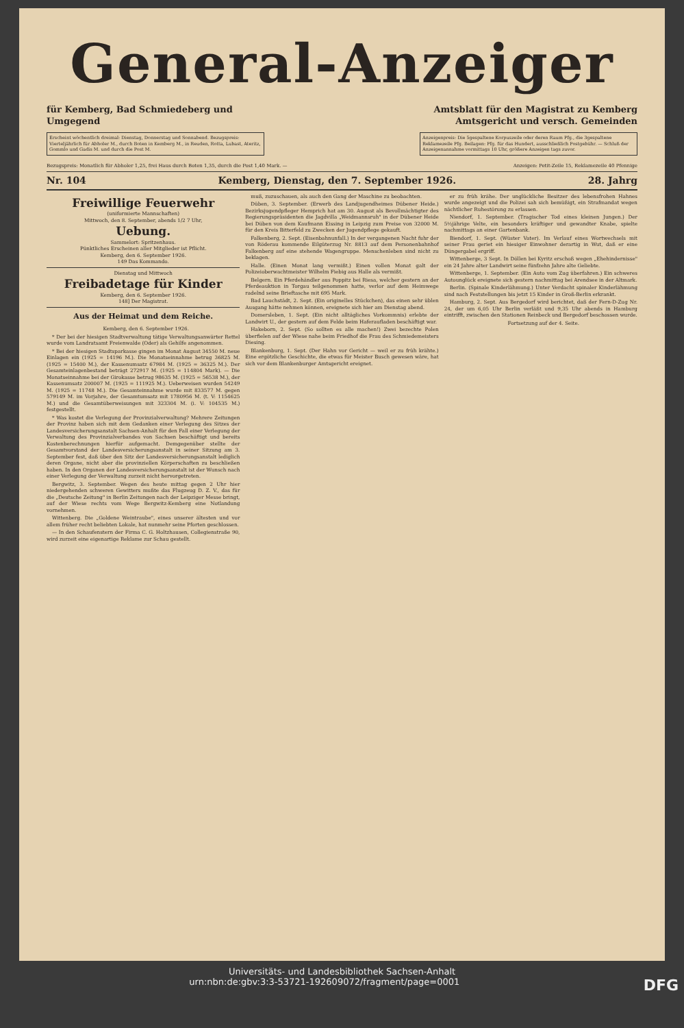General-Anzeiger
für Kemberg, Bad Schmiedeberg und
Umgegend
Amtsblatt für den Magistrat zu Kemberg
Amtsgericht und versch. Gemeinden
Erscheint wöchentlich dreimal: Dienstag, Donnerstag und Sonnabend. Bezugspreis: Vierteljährlich für Abholer M., durch Boten in Kemberg M., in Reuden, Rotta, Lubast, Ateritz, Gommlo und Gadis M. und durch die Post M.
Anzeigenpreis: Die 5gespaltene Korpuszeile oder deren Raum Pfg., die 3gespaltene Reklamezeile Pfg. Beilagen: Pfg. für das Hundert, ausschließlich Postgebühr. — Schluß der Anzeigenannahme vormittags 10 Uhr, größere Anzeigen tags zuvor.
Bezugspreis: Monatlich für Abholer 1,25, frei Haus durch Boten 1,35, durch die Post 1,40 Mark. — Anzeigen: Petit-Zeile 15, Reklamezeile 40 Pfennige
Nr. 104 Kemberg, Dienstag, den 7. September 1926. 28. Jahrg
Freiwillige Feuerwehr
(uniformierte Mannschaften)
Mittwoch, den 8. September, abends 1/2 7 Uhr,
Uebung.
Sammelort: Spritzenhaus.
Pünktliches Erscheinen aller Mitglieder ist Pflicht.
Kemberg, den 6. September 1926.
149 Das Kommando.
Dienstag und Mittwoch
Freibadetage für Kinder
Kemberg, den 6. September 1926.
148] Der Magistrat.
Aus der Heimat und dem Reiche.
Kemberg, den 6. September 1926.
* Der bei der hiesigen Stadtverwaltung tätige Verwaltungsanwärter Rettel wurde vom Landratsamt Freienwalde (Oder) als Gehilfe angenommen.
* Bei der hiesigen Stadtsparkasse gingen im Monat August 34550 M. neue Einlagen ein (1925 = 14196 M.). Die Monatseinnahme betrug 36825 M. (1925 = 15400 M.), der Kassenumsatz 67984 M. (1925 = 36325 M.). Der Gesamteinlagenbestand beträgt 272917 M. (1925 = 114804 Mark). — Die Monatseinnahme bei der Girokasse betrug 98635 M. (1925 = 56538 M.), der Kassenumsatz 200007 M. (1925 = 111925 M.). Ueberweisen wurden 54249 M. (1925 = 11748 M.). Die Gesamteinnahme wurde mit 833577 M. gegen 579149 M. im Vorjahre, der Gesamtumsatz mit 1780956 M. (t. V: 1154625 M.) und die Gesamtüberweisungen mit 323304 M. (i. V: 104535 M.) festgestellt.
* Was kostet die Verlegung der Provinzialverwaltung? Mehrere Zeitungen der Provinz haben sich mit dem Gedanken einer Verlegung des Sitzes der Landesversicherungsanstalt Sachsen-Anhalt für den Fall einer Verlegung der Verwaltung des Provinzialverbandes von Sachsen beschäftigt und bereits Kostenberechnungen hierfür aufgemacht. Demgegenüber stellte der Gesamtvorstand der Landesversicherungsanstalt in seiner Sitzung am 3. September fest, daß über den Sitz der Landesversicherungsanstalt lediglich deren Organe, nicht aber die provinziellen Körperschaften zu beschließen haben. In den Organen der Landesversicherungsanstalt ist der Wunsch nach einer Verlegung der Verwaltung zurzeit nicht hervorgetreten.
Bergwitz, 3. September. Wegen des heute mittag gegen 2 Uhr hier niedergehenden schweren Gewitters mußte das Flugzeug D. Z. V., das für die „Deutsche Zeitung" in Berlin Zeitungen nach der Leipziger Messe bringt, auf der Wiese rechts vom Wege Bergwitz-Kemberg eine Notlandung vornehmen.
Wittenberg. Die „Goldene Weintraube", eines unserer ältesten und vor allem früher recht beliebten Lokale, hat nunmehr seine Pforten geschlossen.
— In den Schaufenstern der Firma C. G. Holtzhausen, Collegienstraße 90, wird zurzeit eine eigenartige Reklame zur Schau gestellt.
muß, zuzuschauen, als auch den Gang der Maschine zu beobachten.
Düben, 3. September. (Erwerb des Landjugendheimes Dübener Heide.) Bezirksjugendpfleger Hemprich hat am 30. August als Bevollmächtigter des Regierungspräsidenten die Jagdvilla „Weidmannsruh" in der Dübener Heide bei Düben von dem Kaufmann Eissing in Leipzig zum Preise von 32000 M. für den Kreis Bitterfeld zu Zwecken der Jugendpflege gekauft.
Falkenberg, 2. Sept. (Eisenbahnunfall.) In der vergangenen Nacht fuhr der von Röderau kommende Eilgüterzug Nr. 8813 auf dem Personenbahnhof Falkenberg auf eine stehende Wagengruppe. Menschenleben sind nicht zu beklagen.
Halle. (Einen Monat lang vermißt.) Einen vollen Monat galt der Polizeioberwachtmeister Wilhelm Fiebig aus Halle als vermißt.
Belgern. Ein Pferdehändler aus Poppitz bei Riesa, welcher gestern an der Pferdeauktion in Torgau teilgenommen hatte, verlor auf dem Heimwege radelnd seine Brieftasche mit 695 Mark.
Bad Lauchstädt, 2. Sept. (Ein originelles Stückchen), das einen sehr üblen Ausgang hätte nehmen können, ereignete sich hier am Dienstag abend.
Domersleben, 1. Sept. (Ein nicht alltägliches Vorkommnis) erlebte der Landwirt U., der gestern auf dem Felde beim Haferaufladen beschäftigt war.
Hakeborn, 2. Sept. (So sollten es alle machen!) Zwei bezechte Polen überfielen auf der Wiese nahe beim Friedhof die Frau des Schmiedemeisters Diesing.
Blankenburg, 1. Sept. (Der Hahn vor Gericht — weil er zu früh krähte.) Eine ergötzliche Geschichte, die etwas für Meister Busch gewesen wäre, hat sich vor dem Blankenburger Amtsgericht ereignet.
er zu früh krähe. Der unglückliche Besitzer des lebensfrohen Hahnes wurde angezeigt und die Polizei sah sich bemüßigt, ein Strafmandat wegen nächtlicher Ruhestörung zu erlassen.
Niendorf, 1. September. (Tragischer Tod eines kleinen Jungen.) Der 5½jährige Velte, ein besonders kräftiger und gewandter Knabe, spielte nachmittags an einer Gartenbank.
Biendorf, 1. Sept. (Wüster Vater). Im Verlauf eines Wortwechsels mit seiner Frau geriet ein hiesiger Einwohner derartig in Wut, daß er eine Düngergabel ergriff.
Wittenberge, 3 Sept. In Döllen bei Kyritz erschoß wegen „Ehehindernisse" ein 24 Jahre alter Landwirt seine fünfzehn Jahre alte Geliebte.
Wittenberge, 1. September. (Ein Auto vom Zug überfahren.) Ein schweres Autounglück ereignete sich gestern nachmittag bei Arendsee in der Altmark.
Berlin. (Spinale Kinderlähmung.) Unter Verdacht spinaler Kinderlähmung sind nach Feststellungen bis jetzt 15 Kinder in Groß-Berlin erkrankt.
Hamburg, 2. Sept. Aus Bergedorf wird berichtet, daß der Fern-D-Zug Nr. 24, der um 6,05 Uhr Berlin verläßt und 9,35 Uhr abends in Hamburg eintrifft, zwischen den Stationen Reinbeck und Bergedorf beschossen wurde.
Fortsetzung auf der 4. Seite.
Universitäts- und Landesbibliothek Sachsen-Anhalt
urn:nbn:de:gbv:3:3-53721-192609072/fragment/page=0001 DFG